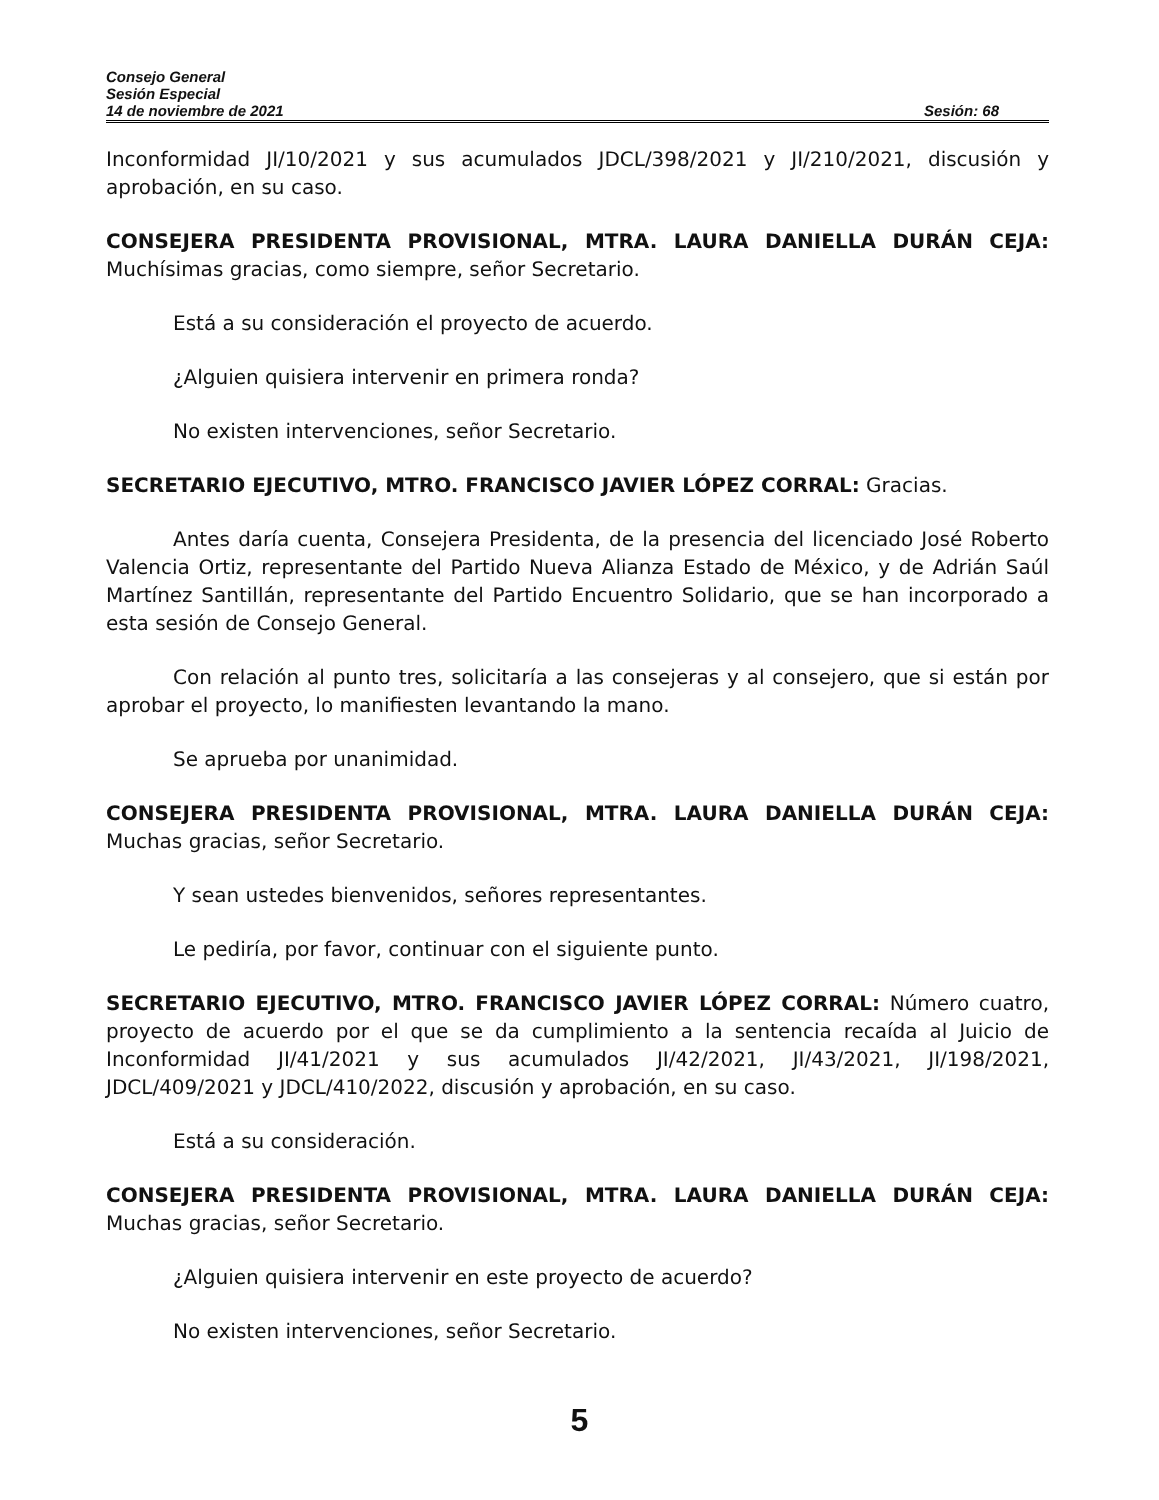Consejo General
Sesión Especial
14 de noviembre de 2021 Sesión: 68
Inconformidad JI/10/2021 y sus acumulados JDCL/398/2021 y JI/210/2021, discusión y aprobación, en su caso.
CONSEJERA PRESIDENTA PROVISIONAL, MTRA. LAURA DANIELLA DURÁN CEJA: Muchísimas gracias, como siempre, señor Secretario.
Está a su consideración el proyecto de acuerdo.
¿Alguien quisiera intervenir en primera ronda?
No existen intervenciones, señor Secretario.
SECRETARIO EJECUTIVO, MTRO. FRANCISCO JAVIER LÓPEZ CORRAL: Gracias.
Antes daría cuenta, Consejera Presidenta, de la presencia del licenciado José Roberto Valencia Ortiz, representante del Partido Nueva Alianza Estado de México, y de Adrián Saúl Martínez Santillán, representante del Partido Encuentro Solidario, que se han incorporado a esta sesión de Consejo General.
Con relación al punto tres, solicitaría a las consejeras y al consejero, que si están por aprobar el proyecto, lo manifiesten levantando la mano.
Se aprueba por unanimidad.
CONSEJERA PRESIDENTA PROVISIONAL, MTRA. LAURA DANIELLA DURÁN CEJA: Muchas gracias, señor Secretario.
Y sean ustedes bienvenidos, señores representantes.
Le pediría, por favor, continuar con el siguiente punto.
SECRETARIO EJECUTIVO, MTRO. FRANCISCO JAVIER LÓPEZ CORRAL: Número cuatro, proyecto de acuerdo por el que se da cumplimiento a la sentencia recaída al Juicio de Inconformidad JI/41/2021 y sus acumulados JI/42/2021, JI/43/2021, JI/198/2021, JDCL/409/2021 y JDCL/410/2022, discusión y aprobación, en su caso.
Está a su consideración.
CONSEJERA PRESIDENTA PROVISIONAL, MTRA. LAURA DANIELLA DURÁN CEJA: Muchas gracias, señor Secretario.
¿Alguien quisiera intervenir en este proyecto de acuerdo?
No existen intervenciones, señor Secretario.
5